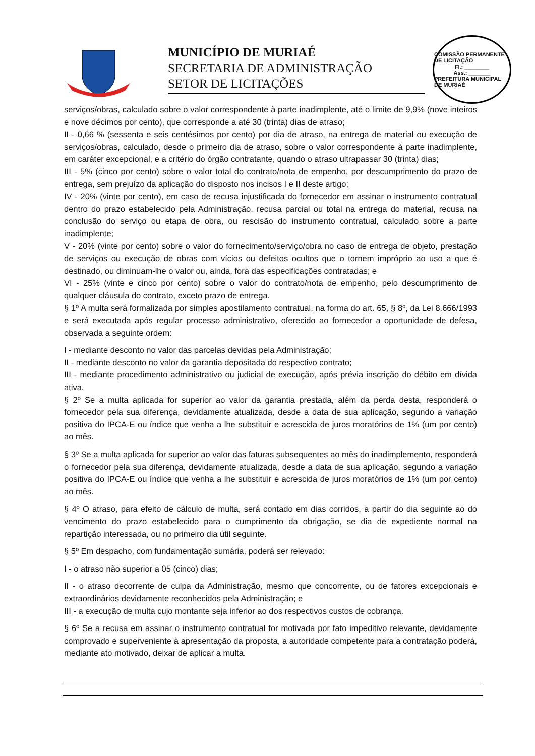MUNICÍPIO DE MURIAÉ
SECRETARIA DE ADMINISTRAÇÃO
SETOR DE LICITAÇÕES
COMISSÃO PERMANENTE DE LICITAÇÃO
Fl.: ________
Ass.: _______
PREFEITURA MUNICIPAL DE MURIAÉ
serviços/obras, calculado sobre o valor correspondente à parte inadimplente, até o limite de 9,9% (nove inteiros e nove décimos por cento), que corresponde a até 30 (trinta) dias de atraso;
II - 0,66 % (sessenta e seis centésimos por cento) por dia de atraso, na entrega de material ou execução de serviços/obras, calculado, desde o primeiro dia de atraso, sobre o valor correspondente à parte inadimplente, em caráter excepcional, e a critério do órgão contratante, quando o atraso ultrapassar 30 (trinta) dias;
III - 5% (cinco por cento) sobre o valor total do contrato/nota de empenho, por descumprimento do prazo de entrega, sem prejuízo da aplicação do disposto nos incisos I e II deste artigo;
IV - 20% (vinte por cento), em caso de recusa injustificada do fornecedor em assinar o instrumento contratual dentro do prazo estabelecido pela Administração, recusa parcial ou total na entrega do material, recusa na conclusão do serviço ou etapa de obra, ou rescisão do instrumento contratual, calculado sobre a parte inadimplente;
V - 20% (vinte por cento) sobre o valor do fornecimento/serviço/obra no caso de entrega de objeto, prestação de serviços ou execução de obras com vícios ou defeitos ocultos que o tornem impróprio ao uso a que é destinado, ou diminuam-lhe o valor ou, ainda, fora das especificações contratadas; e
VI - 25% (vinte e cinco por cento) sobre o valor do contrato/nota de empenho, pelo descumprimento de qualquer cláusula do contrato, exceto prazo de entrega.
§ 1º A multa será formalizada por simples apostilamento contratual, na forma do art. 65, § 8º, da Lei 8.666/1993 e será executada após regular processo administrativo, oferecido ao fornecedor a oportunidade de defesa, observada a seguinte ordem:
I - mediante desconto no valor das parcelas devidas pela Administração;
II - mediante desconto no valor da garantia depositada do respectivo contrato;
III - mediante procedimento administrativo ou judicial de execução, após prévia inscrição do débito em dívida ativa.
§ 2º Se a multa aplicada for superior ao valor da garantia prestada, além da perda desta, responderá o fornecedor pela sua diferença, devidamente atualizada, desde a data de sua aplicação, segundo a variação positiva do IPCA-E ou índice que venha a lhe substituir e acrescida de juros moratórios de 1% (um por cento) ao mês.
§ 3º Se a multa aplicada for superior ao valor das faturas subsequentes ao mês do inadimplemento, responderá o fornecedor pela sua diferença, devidamente atualizada, desde a data de sua aplicação, segundo a variação positiva do IPCA-E ou índice que venha a lhe substituir e acrescida de juros moratórios de 1% (um por cento) ao mês.
§ 4º O atraso, para efeito de cálculo de multa, será contado em dias corridos, a partir do dia seguinte ao do vencimento do prazo estabelecido para o cumprimento da obrigação, se dia de expediente normal na repartição interessada, ou no primeiro dia útil seguinte.
§ 5º Em despacho, com fundamentação sumária, poderá ser relevado:
I - o atraso não superior a 05 (cinco) dias;
II - o atraso decorrente de culpa da Administração, mesmo que concorrente, ou de fatores excepcionais e extraordinários devidamente reconhecidos pela Administração; e
III - a execução de multa cujo montante seja inferior ao dos respectivos custos de cobrança.
§ 6º Se a recusa em assinar o instrumento contratual for motivada por fato impeditivo relevante, devidamente comprovado e superveniente à apresentação da proposta, a autoridade competente para a contratação poderá, mediante ato motivado, deixar de aplicar a multa.